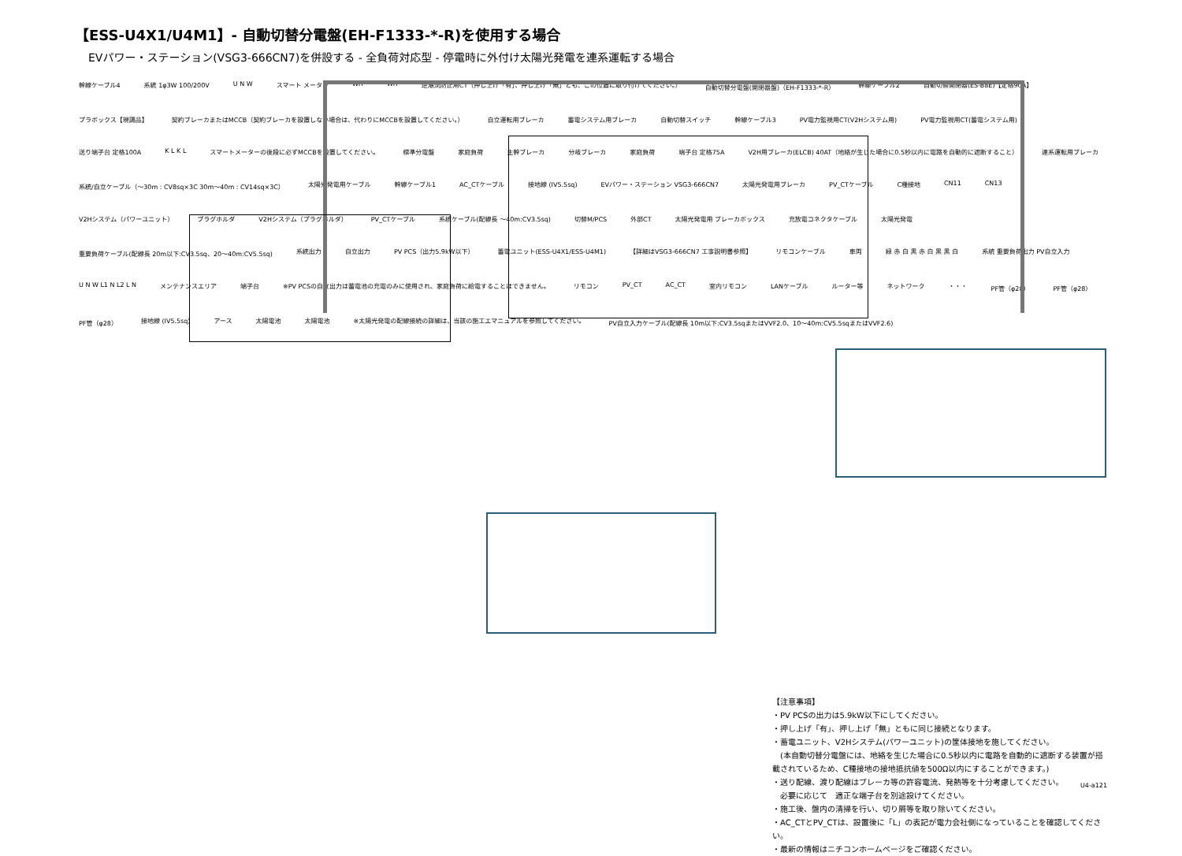【ESS-U4X1/U4M1】- 自動切替分電盤(EH-F1333-*-R)を使用する場合
EVパワー・ステーション(VSG3-666CN7)を併設する - 全負荷対応型 - 停電時に外付け太陽光発電を連系運転する場合
幹線ケーブル4 系統 1φ3W 100/200V U N W スマート メーター WH WH 逆潮流防止用CT（押し上げ「有」、押し上げ「無」とも、この位置に取り付けてください。） 自動切替分電盤(開閉器盤)（EH-F1333-*-R） 幹線ケーブル2 自動切替開閉器(ES-B8E)【定格90A】 プラボックス【現調品】 契約ブレーカまたはMCCB（契約ブレーカを設置しない場合は、代わりにMCCBを設置してください。） 自立運転用ブレーカ 蓄電システム用ブレーカ 自動切替スイッチ 幹線ケーブル3 PV電力監視用CT(V2Hシステム用) PV電力監視用CT(蓄電システム用) 送り端子台 定格100A K L K L スマートメーターの後段に必ずMCCBを設置してください。 標準分電盤 家庭負荷 主幹ブレーカ 分岐ブレーカ 家庭負荷 端子台 定格75A V2H用ブレーカ(ELCB) 40AT（地絡が生じた場合に0.5秒以内に電路を自動的に遮断すること） 連系運転用ブレーカ 系統/自立ケーブル（～30m : CV8sq×3C 30m～40m : CV14sq×3C） 太陽光発電用ケーブル 幹線ケーブル1 AC_CTケーブル 接地線 (IV5.5sq) EVパワー・ステーション VSG3-666CN7 太陽光発電用ブレーカ PV_CTケーブル C種接地 CN11 CN13 V2Hシステム（パワーユニット） プラグホルダ V2Hシステム（プラグホルダ） PV_CTケーブル 系統ケーブル(配線長 ～40m:CV3.5sq) 切替M/PCS 外部CT 太陽光発電用 ブレーカボックス 充放電コネクタケーブル 太陽光発電 重要負荷ケーブル(配線長 20m以下:CV3.5sq、20～40m:CV5.5sq) 系統出力 自立出力 PV PCS（出力5.9kW以下） 蓄電ユニット(ESS-U4X1/ESS-U4M1) 【詳細はVSG3-666CN7 工事説明書参照】 リモコンケーブル 車両 緑 赤 白 黒 赤 白 黒 黒 白 系統 重要負荷出力 PV自立入力 U N W L1 N L2 L N メンテナンスエリア 端子台 ※PV PCSの自立出力は蓄電池の充電のみに使用され、家庭負荷に給電することはできません。 リモコン PV_CT AC_CT 室内リモコン LANケーブル ルーター等 ネットワーク ・・・ PF管（φ28） PF管（φ28） PF管（φ28） 接地線 (IV5.5sq) アース 太陽電池 太陽電池 ※太陽光発電の配線接続の詳細は、当該の施工エマニュアルを参照してください。 PV自立入力ケーブル(配線長 10m以下:CV3.5sqまたはVVF2.0、10～40m:CV5.5sqまたはVVF2.6)
【注意事項】
・PV PCSの出力は5.9kW以下にしてください。
・押し上げ「有」、押し上げ「無」ともに同じ接続となります。
・蓄電ユニット、V2Hシステム(パワーユニット)の筐体接地を施してください。
　(本自動切替分電盤には、地絡を生じた場合に0.5秒以内に電路を自動的に遮断する装置が搭載されているため、C種接地の接地抵抗値を500Ω以内にすることができます。)
・送り配線、渡り配線はブレーカ等の許容電流、発熱等を十分考慮してください。
　必要に応じて　適正な端子台を別途設けてください。
・施工後、盤内の清掃を行い、切り屑等を取り除いてください。
・AC_CTとPV_CTは、設置後に「L」の表記が電力会社側になっていることを確認してください。
・最新の情報はニチコンホームページをご確認ください。
U4-a121